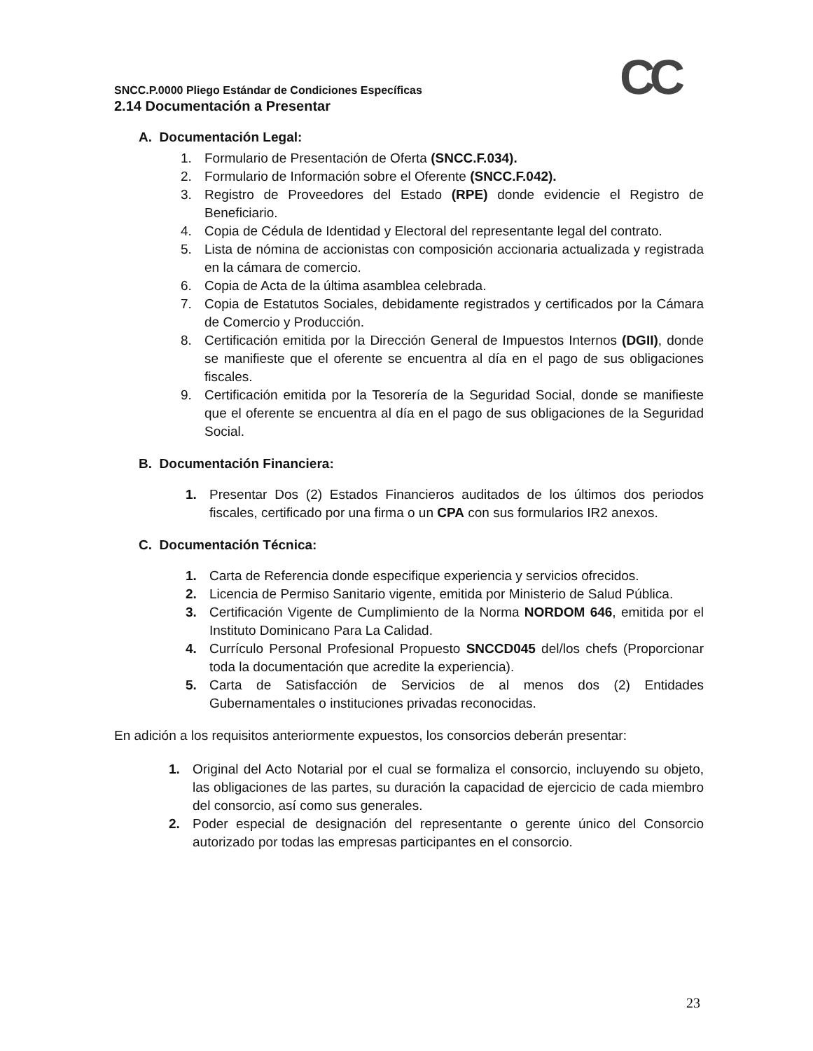CC
SNCC.P.0000 Pliego Estándar de Condiciones Específicas
2.14 Documentación a Presentar
A. Documentación Legal:
1. Formulario de Presentación de Oferta (SNCC.F.034).
2. Formulario de Información sobre el Oferente (SNCC.F.042).
3. Registro de Proveedores del Estado (RPE) donde evidencie el Registro de Beneficiario.
4. Copia de Cédula de Identidad y Electoral del representante legal del contrato.
5. Lista de nómina de accionistas con composición accionaria actualizada y registrada en la cámara de comercio.
6. Copia de Acta de la última asamblea celebrada.
7. Copia de Estatutos Sociales, debidamente registrados y certificados por la Cámara de Comercio y Producción.
8. Certificación emitida por la Dirección General de Impuestos Internos (DGII), donde se manifieste que el oferente se encuentra al día en el pago de sus obligaciones fiscales.
9. Certificación emitida por la Tesorería de la Seguridad Social, donde se manifieste que el oferente se encuentra al día en el pago de sus obligaciones de la Seguridad Social.
B. Documentación Financiera:
1. Presentar Dos (2) Estados Financieros auditados de los últimos dos periodos fiscales, certificado por una firma o un CPA con sus formularios IR2 anexos.
C. Documentación Técnica:
1. Carta de Referencia donde especifique experiencia y servicios ofrecidos.
2. Licencia de Permiso Sanitario vigente, emitida por Ministerio de Salud Pública.
3. Certificación Vigente de Cumplimiento de la Norma NORDOM 646, emitida por el Instituto Dominicano Para La Calidad.
4. Currículo Personal Profesional Propuesto SNCCD045 del/los chefs (Proporcionar toda la documentación que acredite la experiencia).
5. Carta de Satisfacción de Servicios de al menos dos (2) Entidades Gubernamentales o instituciones privadas reconocidas.
En adición a los requisitos anteriormente expuestos, los consorcios deberán presentar:
1. Original del Acto Notarial por el cual se formaliza el consorcio, incluyendo su objeto, las obligaciones de las partes, su duración la capacidad de ejercicio de cada miembro del consorcio, así como sus generales.
2. Poder especial de designación del representante o gerente único del Consorcio autorizado por todas las empresas participantes en el consorcio.
23